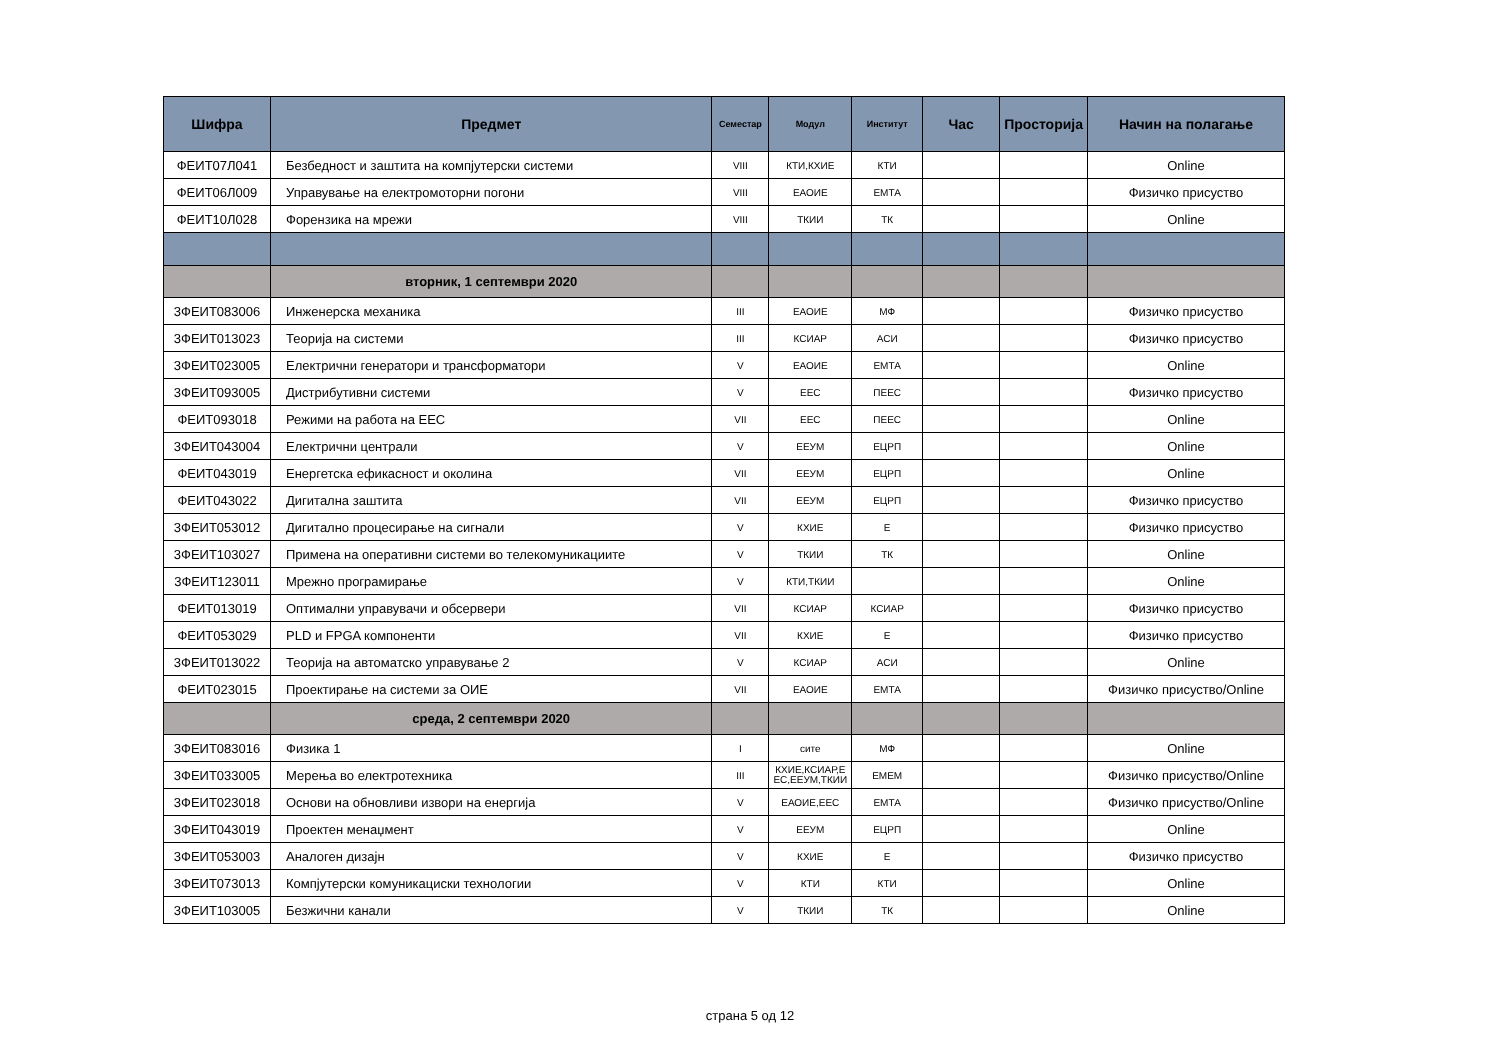| Шифра | Предмет | Семестар | Модул | Институт | Час | Просторија | Начин на полагање |
| --- | --- | --- | --- | --- | --- | --- | --- |
| ФЕИТ07Л041 | Безбедност и заштита на компјутерски системи | VIII | КТИ,КХИЕ | КТИ | | | Online |
| ФЕИТ06Л009 | Управување на електромоторни погони | VIII | ЕАОИЕ | ЕМТА | | | Физичко присуство |
| ФЕИТ10Л028 | Форензика на мрежи | VIII | ТКИИ | ТК | | | Online |
| | вторник, 1 септември 2020 | | | | | | |
| 3ФЕИТ083006 | Инженерска механика | III | ЕАОИЕ | МФ | | | Физичко присуство |
| 3ФЕИТ013023 | Теорија на системи | III | КСИАР | АСИ | | | Физичко присуство |
| 3ФЕИТ023005 | Електрични генератори и трансформатори | V | ЕАОИЕ | ЕМТА | | | Online |
| 3ФЕИТ093005 | Дистрибутивни системи | V | ЕЕС | ПЕЕС | | | Физичко присуство |
| ФЕИТ093018 | Режими на работа на ЕЕС | VII | ЕЕС | ПЕЕС | | | Online |
| 3ФЕИТ043004 | Електрични централи | V | ЕЕУМ | ЕЦРП | | | Online |
| ФЕИТ043019 | Енергетска ефикасност и околина | VII | ЕЕУМ | ЕЦРП | | | Online |
| ФЕИТ043022 | Дигитална заштита | VII | ЕЕУМ | ЕЦРП | | | Физичко присуство |
| 3ФЕИТ053012 | Дигитално процесирање на сигнали | V | КХИЕ | Е | | | Физичко присуство |
| 3ФЕИТ103027 | Примена на оперативни системи во телекомуникациите | V | ТКИИ | ТК | | | Online |
| 3ФЕИТ123011 | Мрежно програмирање | V | КТИ,ТКИИ | | | | Online |
| ФЕИТ013019 | Оптимални управувачи и обсервери | VII | КСИАР | КСИАР | | | Физичко присуство |
| ФЕИТ053029 | PLD и FPGA компоненти | VII | КХИЕ | Е | | | Физичко присуство |
| 3ФЕИТ013022 | Теорија на автоматско управување 2 | V | КСИАР | АСИ | | | Online |
| ФЕИТ023015 | Проектирање на системи за ОИЕ | VII | ЕАОИЕ | ЕМТА | | | Физичко присуство/Online |
| | среда, 2 септември 2020 | | | | | | |
| 3ФЕИТ083016 | Физика 1 | I | сите | МФ | | | Online |
| 3ФЕИТ033005 | Мерења во електротехника | III | КХИЕ,КСИАР,Е ЕС,ЕЕУМ,ТКИИ | ЕМЕМ | | | Физичко присуство/Online |
| 3ФЕИТ023018 | Основи на обновливи извори на енергија | V | ЕАОИЕ,ЕЕС | ЕМТА | | | Физичко присуство/Online |
| 3ФЕИТ043019 | Проектен менаџмент | V | ЕЕУМ | ЕЦРП | | | Online |
| 3ФЕИТ053003 | Аналоген дизајн | V | КХИЕ | Е | | | Физичко присуство |
| 3ФЕИТ073013 | Компјутерски комуникациски технологии | V | КТИ | КТИ | | | Online |
| 3ФЕИТ103005 | Безжични канали | V | ТКИИ | ТК | | | Online |
страна 5 од 12